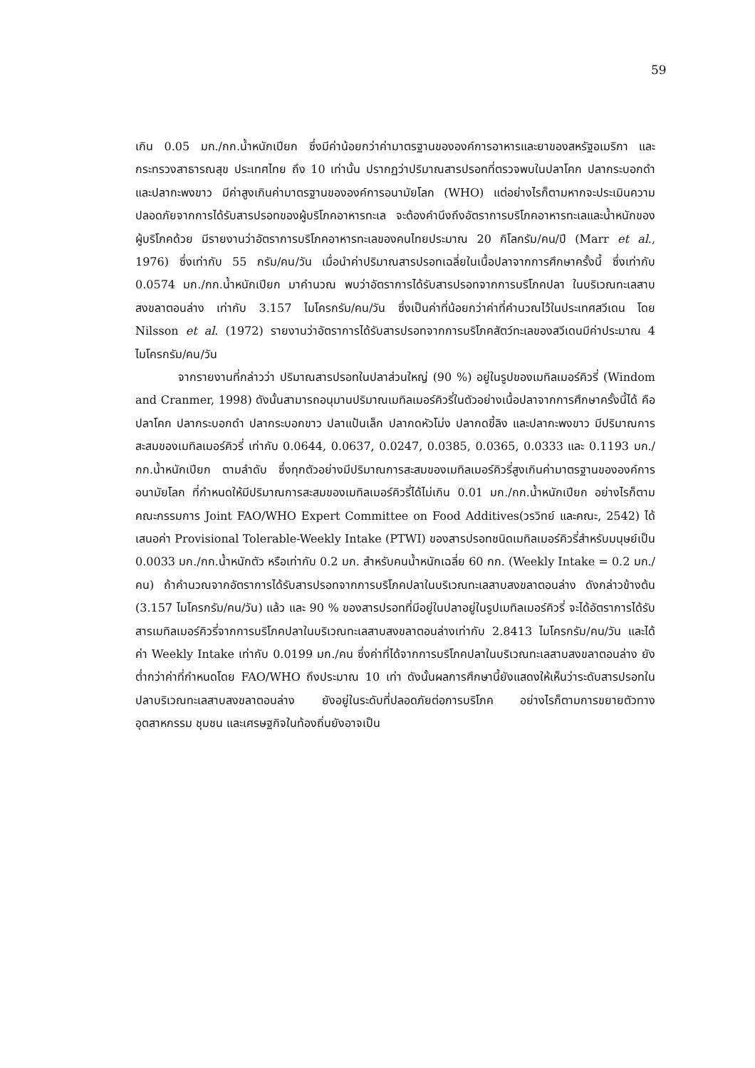59
เกิน 0.05 มก./กก.น้ำหนักเปียก ซึ่งมีค่าน้อยกว่าค่ามาตรฐานขององค์การอาหารและยาของสหรัฐอเมริกา และกระทรวงสาธารณสุข ประเทศไทย ถึง 10 เท่านั้น ปรากฏว่าปริมาณสารปรอทที่ตรวจพบในปลาโคก ปลากระบอกดำ และปลากะพงขาว มีค่าสูงเกินค่ามาตรฐานขององค์การอนามัยโลก (WHO) แต่อย่างไรก็ตามหากจะประเมินความปลอดภัยจากการได้รับสารปรอทของผู้บริโภคอาหารทะเล จะต้องคำนึงถึงอัตราการบริโภคอาหารทะเลและน้ำหนักของผู้บริโภคด้วย มีรายงานว่าอัตราการบริโภคอาหารทะเลของคนไทยประมาณ 20 กิโลกรัม/คน/ปี (Marr et al., 1976) ซึ่งเท่ากับ 55 กรัม/คน/วัน เมื่อนำค่าปริมาณสารปรอทเฉลี่ยในเนื้อปลาจากการศึกษาครั้งนี้ ซึ่งเท่ากับ 0.0574 มก./กก.น้ำหนักเปียก มาคำนวณ พบว่าอัตราการได้รับสารปรอทจากการบริโภคปลา ในบริเวณทะเลสาบสงขลาตอนล่าง เท่ากับ 3.157 ไมโครกรัม/คน/วัน ซึ่งเป็นค่าที่น้อยกว่าค่าที่คำนวณไว้ในประเทศสวีเดน โดย Nilsson et al. (1972) รายงานว่าอัตราการได้รับสารปรอทจากการบริโภคสัตว์ทะเลของสวีเดนมีค่าประมาณ 4 ไมโครกรัม/คน/วัน
จากรายงานที่กล่าวว่า ปริมาณสารปรอทในปลาส่วนใหญ่ (90 %) อยู่ในรูปของเมทิลเมอร์คิวรี่ (Windom and Cranmer, 1998) ดังนั้นสามารถอนุมานปริมาณเมทิลเมอร์คิวรี่ในตัวอย่างเนื้อปลาจากการศึกษาครั้งนี้ได้ คือ ปลาโคก ปลากระบอกดำ ปลากระบอกขาว ปลาแป้นเล็ก ปลากดหัวโม่ง ปลากดขี้ลิง และปลากะพงขาว มีปริมาณการสะสมของเมทิลเมอร์คิวรี่ เท่ากับ 0.0644, 0.0637, 0.0247, 0.0385, 0.0365, 0.0333 และ 0.1193 มก./กก.น้ำหนักเปียก ตามลำดับ ซึ่งทุกตัวอย่างมีปริมาณการสะสมของเมทิลเมอร์คิวรี่สูงเกินค่ามาตรฐานขององค์การอนามัยโลก ที่กำหนดให้มีปริมาณการสะสมของเมทิลเมอร์คิวรี่ได้ไม่เกิน 0.01 มก./กก.น้ำหนักเปียก อย่างไรก็ตามคณะกรรมการ Joint FAO/WHO Expert Committee on Food Additives(วรวิทย์ และคณะ, 2542) ได้เสนอค่า Provisional Tolerable-Weekly Intake (PTWI) ของสารปรอทชนิดเมทิลเมอร์คิวรี่สำหรับมนุษย์เป็น 0.0033 มก./กก.น้ำหนักตัว หรือเท่ากับ 0.2 มก. สำหรับคนน้ำหนักเฉลี่ย 60 กก. (Weekly Intake = 0.2 มก./คน) ถ้าคำนวณจากอัตราการได้รับสารปรอทจากการบริโภคปลาในบริเวณทะเลสาบสงขลาตอนล่าง ดังกล่าวข้างต้น (3.157 ไมโครกรัม/คน/วัน) แล้ว และ 90 % ของสารปรอทที่มีอยู่ในปลาอยู่ในรูปเมทิลเมอร์คิวรี่ จะได้อัตราการได้รับสารเมทิลเมอร์คิวรี่จากการบริโภคปลาในบริเวณทะเลสาบสงขลาตอนล่างเท่ากับ 2.8413 ไมโครกรัม/คน/วัน และได้ค่า Weekly Intake เท่ากับ 0.0199 มก./คน ซึ่งค่าที่ได้จากการบริโภคปลาในบริเวณทะเลสาบสงขลาตอนล่าง ยังต่ำกว่าค่าที่กำหนดโดย FAO/WHO ถึงประมาณ 10 เท่า ดังนั้นผลการศึกษานี้ยังแสดงให้เห็นว่าระดับสารปรอทในปลาบริเวณทะเลสาบสงขลาตอนล่าง ยังอยู่ในระดับที่ปลอดภัยต่อการบริโภค อย่างไรก็ตามการขยายตัวทางอุตสาหกรรม ชุมชน และเศรษฐกิจในท้องถิ่นยังอาจเป็น